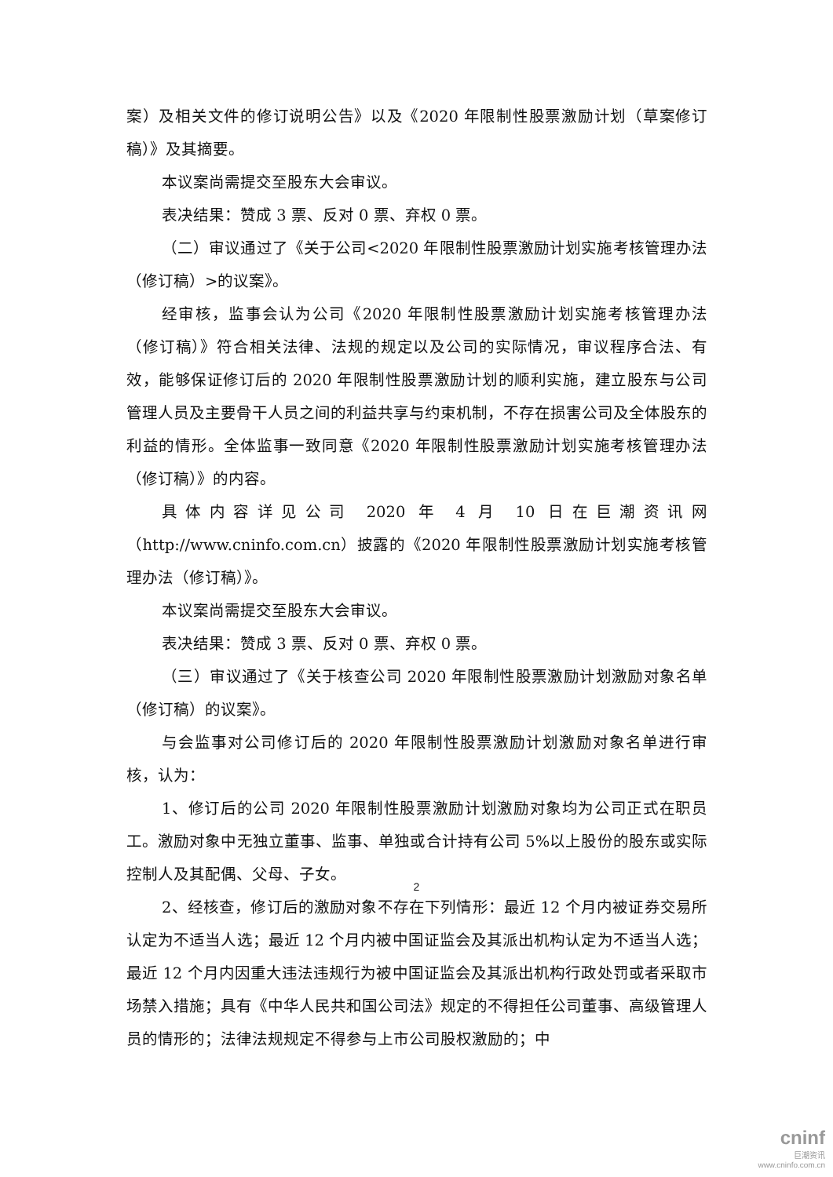案）及相关文件的修订说明公告》以及《2020 年限制性股票激励计划（草案修订稿）》及其摘要。
本议案尚需提交至股东大会审议。
表决结果：赞成 3 票、反对 0 票、弃权 0 票。
（二）审议通过了《关于公司<2020 年限制性股票激励计划实施考核管理办法（修订稿）>的议案》。
经审核，监事会认为公司《2020 年限制性股票激励计划实施考核管理办法（修订稿）》符合相关法律、法规的规定以及公司的实际情况，审议程序合法、有效，能够保证修订后的 2020 年限制性股票激励计划的顺利实施，建立股东与公司管理人员及主要骨干人员之间的利益共享与约束机制，不存在损害公司及全体股东的利益的情形。全体监事一致同意《2020 年限制性股票激励计划实施考核管理办法（修订稿）》的内容。
具体内容详见公司 2020 年 4 月 10 日在巨潮资讯网（http://www.cninfo.com.cn）披露的《2020 年限制性股票激励计划实施考核管理办法（修订稿）》。
本议案尚需提交至股东大会审议。
表决结果：赞成 3 票、反对 0 票、弃权 0 票。
（三）审议通过了《关于核查公司 2020 年限制性股票激励计划激励对象名单（修订稿）的议案》。
与会监事对公司修订后的 2020 年限制性股票激励计划激励对象名单进行审核，认为：
1、修订后的公司 2020 年限制性股票激励计划激励对象均为公司正式在职员工。激励对象中无独立董事、监事、单独或合计持有公司 5%以上股份的股东或实际控制人及其配偶、父母、子女。
2、经核查，修订后的激励对象不存在下列情形：最近 12 个月内被证券交易所认定为不适当人选；最近 12 个月内被中国证监会及其派出机构认定为不适当人选；最近 12 个月内因重大违法违规行为被中国证监会及其派出机构行政处罚或者采取市场禁入措施；具有《中华人民共和国公司法》规定的不得担任公司董事、高级管理人员的情形的；法律法规规定不得参与上市公司股权激励的；中
2
cninf
巨潮资讯
www.cninfo.com.cn